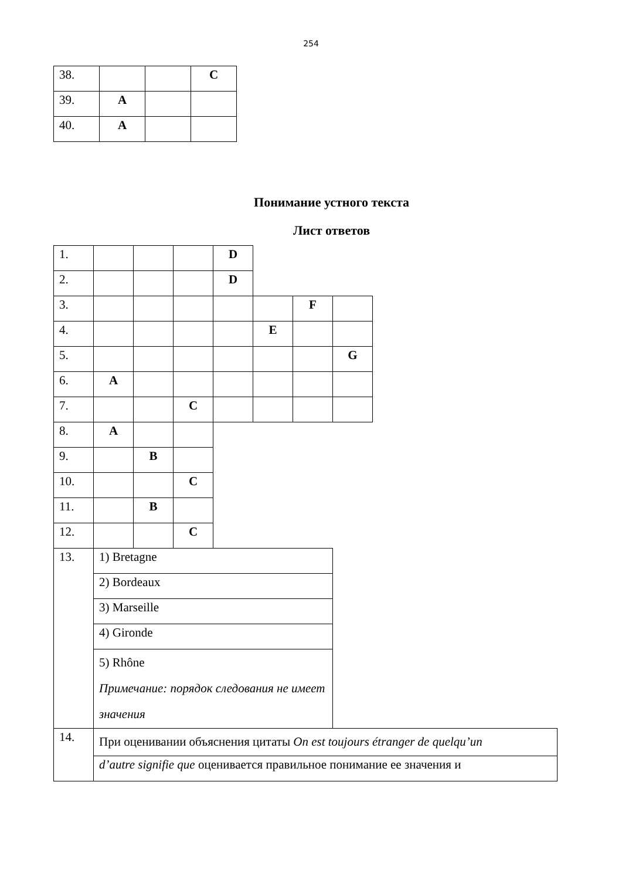254
| 38. | | | C |
| 39. | A | | |
| 40. | A | | |
Понимание устного текста
Лист ответов
| 1. | | | | D | | | | |
| 2. | | | | D | | | | |
| 3. | | | | | | F | | |
| 4. | | | | | E | | | |
| 5. | | | | | | | G | |
| 6. | A | | | | | | | |
| 7. | | | C | | | | | |
| 8. | A | | | | | | | |
| 9. | | B | | | | | | |
| 10. | | | C | | | | | |
| 11. | | B | | | | | | |
| 12. | | | C | | | | | |
| 13. | 1) Bretagne | | | | | | | |
| | 2) Bordeaux | | | | | | | |
| | 3) Marseille | | | | | | | |
| | 4) Gironde | | | | | | | |
| | 5) Rhône Примечание: порядок следования не имеет значения | | | | | | | |
| 14. | При оценивании объяснения цитаты On est toujours étranger de quelqu’un | | | | | | | |
| | d’autre signifie que оценивается правильное понимание ее значения и | | | | | | | |